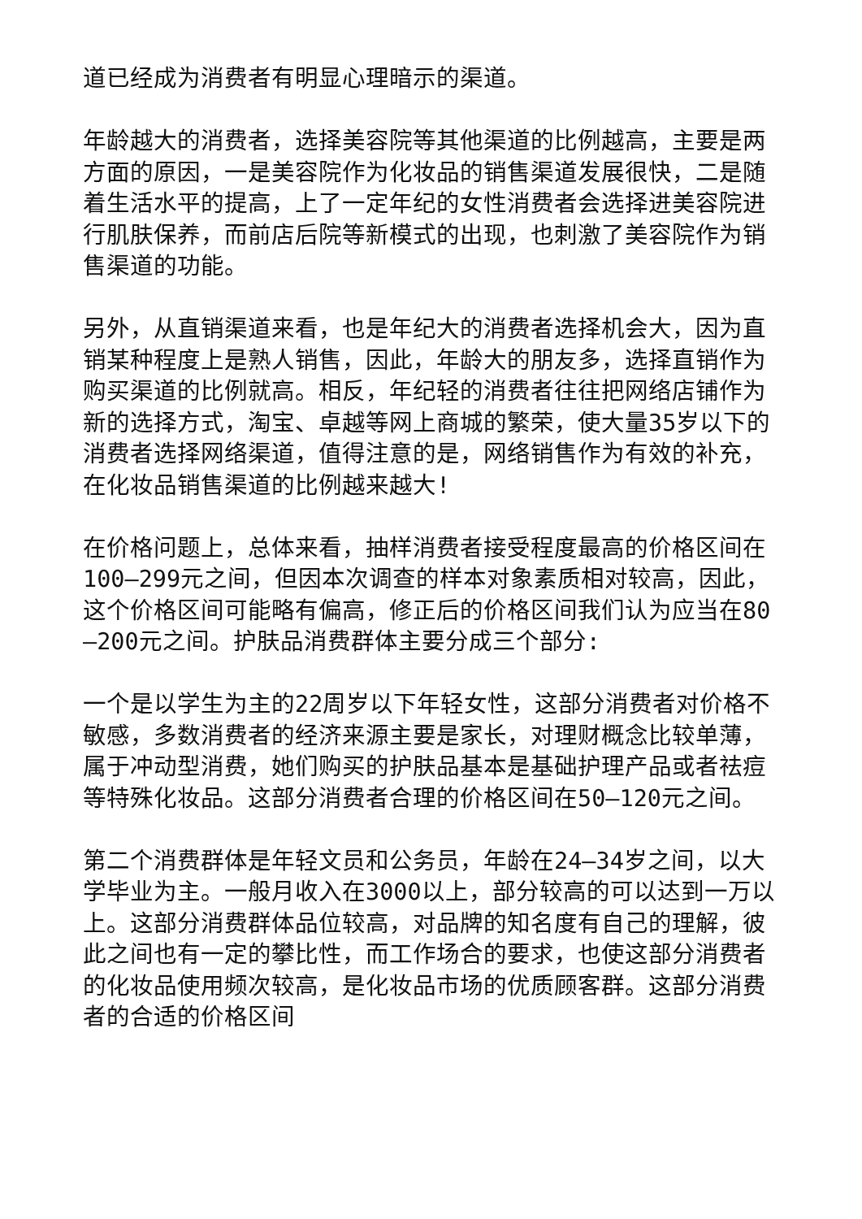道已经成为消费者有明显心理暗示的渠道。
年龄越大的消费者，选择美容院等其他渠道的比例越高，主要是两方面的原因，一是美容院作为化妆品的销售渠道发展很快，二是随着生活水平的提高，上了一定年纪的女性消费者会选择进美容院进行肌肤保养，而前店后院等新模式的出现，也刺激了美容院作为销售渠道的功能。
另外，从直销渠道来看，也是年纪大的消费者选择机会大，因为直销某种程度上是熟人销售，因此，年龄大的朋友多，选择直销作为购买渠道的比例就高。相反，年纪轻的消费者往往把网络店铺作为新的选择方式，淘宝、卓越等网上商城的繁荣，使大量35岁以下的消费者选择网络渠道，值得注意的是，网络销售作为有效的补充，在化妆品销售渠道的比例越来越大!
在价格问题上，总体来看，抽样消费者接受程度最高的价格区间在100—299元之间，但因本次调查的样本对象素质相对较高，因此，这个价格区间可能略有偏高，修正后的价格区间我们认为应当在80—200元之间。护肤品消费群体主要分成三个部分:
一个是以学生为主的22周岁以下年轻女性，这部分消费者对价格不敏感，多数消费者的经济来源主要是家长，对理财概念比较单薄，属于冲动型消费，她们购买的护肤品基本是基础护理产品或者祛痘等特殊化妆品。这部分消费者合理的价格区间在50—120元之间。
第二个消费群体是年轻文员和公务员，年龄在24—34岁之间，以大学毕业为主。一般月收入在3000以上，部分较高的可以达到一万以上。这部分消费群体品位较高，对品牌的知名度有自己的理解，彼此之间也有一定的攀比性，而工作场合的要求，也使这部分消费者的化妆品使用频次较高，是化妆品市场的优质顾客群。这部分消费者的合适的价格区间